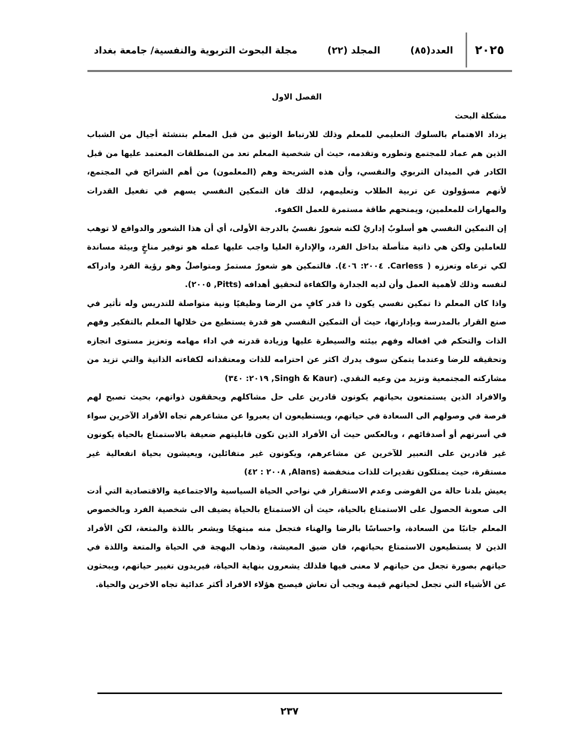٢٠٢٥
العدد(٨٥) المجلد (٢٢) مجلة البحوث التربوية والنفسية/ جامعة بغداد
الفصل الاول
مشكلة البحث
يزداد الاهتمام بالسلوك التعليمي للمعلم وذلك للارتباط الوثيق من قبل المعلم بتنشئة أجيال من الشباب الذين هم عماد للمجتمع وتطوره وتقدمه، حيث أن شخصية المعلم تعد من المنطلقات المعتمد عليها من قبل الكادر في الميدان التربوي والنفسي، وأن هذه الشريحة وهم (المعلمون) من أهم الشرائح في المجتمع، لأنهم مسؤولون عن تربية الطلاب وتعليمهم، لذلك فان التمكين النفسي يسهم في تفعيل القدرات والمهارات للمعلمين، ويمنحهم طاقة مستمرة للعمل الكفوء.
إن التمكين النفسي هو أسلوبٌ إداريٌ لكنه شعورٌ نفسيٌ بالدرجة الأولى، أي أن هذا الشعور والدوافع لا توهب للعاملين ولكن هي ذاتية متأصلة بداخل الفرد، والإدارة العليا واجب عليها عمله هو توفير مناخٍ وبيئة مساندة لكي ترعاه وتعززه ( Carless. ٢٠٠٤: ٤٠٦). فالتمكين هو شعورٌ مستمرٌ ومتواصلٌ وهو رؤية الفرد وادراكه لنفسه وذلك لأهمية العمل وأن لديه الجدارة والكفاءة لتحقيق أهدافه (Pitts, ٢٠٠٥).
واذا كان المعلم ذا تمكين نفسي يكون ذا قدر كافٍ من الرضا وظيفيًا ونية متواصلة للتدريس وله تأثير في صنع القرار بالمدرسة وبإدارتها، حيث أن التمكين النفسي هو قدرة يستطيع من خلالها المعلم بالتفكير وفهم الذات والتحكم في افعاله وفهم بيئته والسيطرة عليها وزيادة قدرته في اداء مهامه وتعزيز مستوى انجازه وتحقيقه للرضا وعندما يتمكن سوف يدرك اكثر عن احترامه للذات ومعتقداته لكفاءته الذاتية والتي تزيد من مشاركته المجتمعية وتزيد من وعيه النقدي. (Singh & Kaur, ٢٠١٩: ٣٤٠)
والافراد الذين يستمتعون بحياتهم يكونون قادرين على حل مشاكلهم ويحققون ذواتهم، بحيث تصبح لهم فرصة في وصولهم الى السعادة في حياتهم، ويستطيعون ان يعبروا عن مشاعرهم تجاه الأفراد الآخرين سواء في أسرتهم أو أصدقائهم ، وبالعكس حيث أن الأفراد الذين تكون قابليتهم ضعيفة بالاستمتاع بالحياة يكونون غير قادرين على التعبير للآخرين عن مشاعرهم، ويكونون غير متفائلين، ويعيشون بحياة انفعالية غير مستقرة، حيث يمتلكون تقديرات للذات منخفضة (Alans, ٢٠٠٨ : ٤٢)
يعيش بلدنا حالة من الفوضى وعدم الاستقرار في نواحي الحياة السياسية والاجتماعية والاقتصادية التي أدت الى صعوبة الحصول على الاستمتاع بالحياة، حيث أن الاستمتاع بالحياة يضيف الى شخصية الفرد وبالخصوص المعلم جانبًا من السعادة، واحساسًا بالرضا والهناء فتجعل منه مبتهجًا ويشعر باللذة والمتعة، لكن الأفراد الذين لا يستطيعون الاستمتاع بحياتهم، فان ضيق المعيشة، وذهاب البهجة في الحياة والمتعة واللذة في حياتهم بصورة تجعل من حياتهم لا معنى فيها فلذلك يشعرون بنهاية الحياة، فيريدون تغيير حياتهم، ويبحثون عن الأشياء التي تجعل لحياتهم قيمة ويجب أن تعاش فيصبح هؤلاء الافراد أكثر عدائية تجاه الاخرين والحياة.
٢٣٧